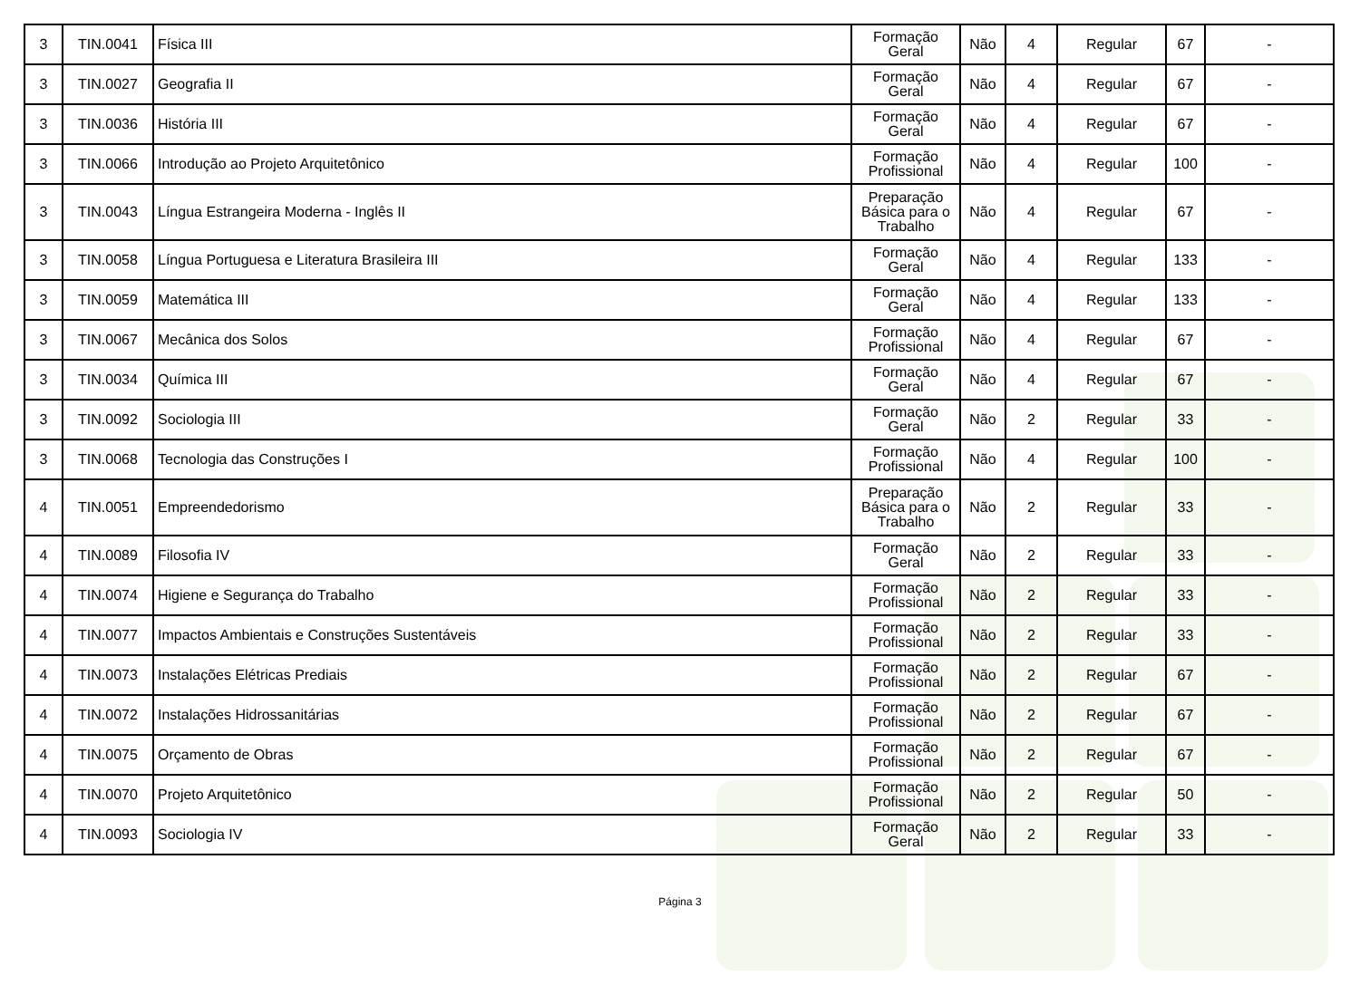| 3 | TIN.0041 | Física III | Formação Geral | Não | 4 | Regular | 67 | - |
| 3 | TIN.0027 | Geografia II | Formação Geral | Não | 4 | Regular | 67 | - |
| 3 | TIN.0036 | História III | Formação Geral | Não | 4 | Regular | 67 | - |
| 3 | TIN.0066 | Introdução ao Projeto Arquitetônico | Formação Profissional | Não | 4 | Regular | 100 | - |
| 3 | TIN.0043 | Língua Estrangeira Moderna - Inglês II | Preparação Básica para o Trabalho | Não | 4 | Regular | 67 | - |
| 3 | TIN.0058 | Língua Portuguesa e Literatura Brasileira III | Formação Geral | Não | 4 | Regular | 133 | - |
| 3 | TIN.0059 | Matemática III | Formação Geral | Não | 4 | Regular | 133 | - |
| 3 | TIN.0067 | Mecânica dos Solos | Formação Profissional | Não | 4 | Regular | 67 | - |
| 3 | TIN.0034 | Química III | Formação Geral | Não | 4 | Regular | 67 | - |
| 3 | TIN.0092 | Sociologia III | Formação Geral | Não | 2 | Regular | 33 | - |
| 3 | TIN.0068 | Tecnologia das Construções I | Formação Profissional | Não | 4 | Regular | 100 | - |
| 4 | TIN.0051 | Empreendedorismo | Preparação Básica para o Trabalho | Não | 2 | Regular | 33 | - |
| 4 | TIN.0089 | Filosofia IV | Formação Geral | Não | 2 | Regular | 33 | - |
| 4 | TIN.0074 | Higiene e Segurança do Trabalho | Formação Profissional | Não | 2 | Regular | 33 | - |
| 4 | TIN.0077 | Impactos Ambientais e Construções Sustentáveis | Formação Profissional | Não | 2 | Regular | 33 | - |
| 4 | TIN.0073 | Instalações Elétricas Prediais | Formação Profissional | Não | 2 | Regular | 67 | - |
| 4 | TIN.0072 | Instalações Hidrossanitárias | Formação Profissional | Não | 2 | Regular | 67 | - |
| 4 | TIN.0075 | Orçamento de Obras | Formação Profissional | Não | 2 | Regular | 67 | - |
| 4 | TIN.0070 | Projeto Arquitetônico | Formação Profissional | Não | 2 | Regular | 50 | - |
| 4 | TIN.0093 | Sociologia IV | Formação Geral | Não | 2 | Regular | 33 | - |
Página 3